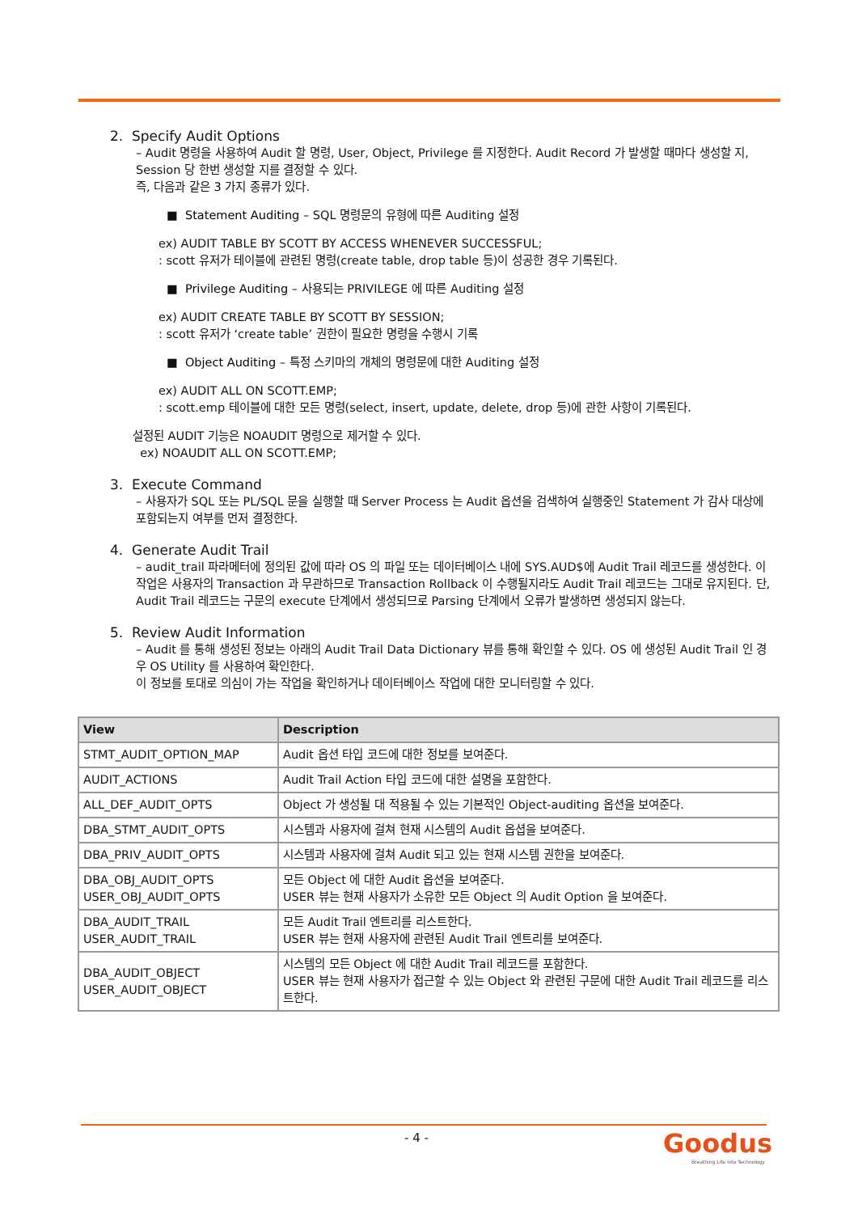2. Specify Audit Options
– Audit 명령을 사용하여 Audit 할 명령, User, Object, Privilege 를 지정한다. Audit Record 가 발생할 때마다 생성할 지, Session 당 한번 생성할 지를 결정할 수 있다.
즉, 다음과 같은 3 가지 종류가 있다.
■ Statement Auditing – SQL 명령문의 유형에 따른 Auditing 설정
ex) AUDIT TABLE BY SCOTT BY ACCESS WHENEVER SUCCESSFUL;
: scott 유저가 테이블에 관련된 명령(create table, drop table 등)이 성공한 경우 기록된다.
■ Privilege Auditing – 사용되는 PRIVILEGE 에 따른 Auditing 설정
ex) AUDIT CREATE TABLE BY SCOTT BY SESSION;
: scott 유저가 ‘create table’ 권한이 필요한 명령을 수행시 기록
■ Object Auditing – 특정 스키마의 개체의 명령문에 대한 Auditing 설정
ex) AUDIT ALL ON SCOTT.EMP;
: scott.emp 테이블에 대한 모든 명령(select, insert, update, delete, drop 등)에 관한 사항이 기록된다.
설정된 AUDIT 기능은 NOAUDIT 명령으로 제거할 수 있다.
ex) NOAUDIT ALL ON SCOTT.EMP;
3. Execute Command
– 사용자가 SQL 또는 PL/SQL 문을 실행할 때 Server Process 는 Audit 옵션을 검색하여 실행중인 Statement 가 감사 대상에 포함되는지 여부를 먼저 결정한다.
4. Generate Audit Trail
– audit_trail 파라메터에 정의된 값에 따라 OS 의 파일 또는 데이터베이스 내에 SYS.AUD$에 Audit Trail 레코드를 생성한다. 이 작업은 사용자의 Transaction 과 무관하므로 Transaction Rollback 이 수행될지라도 Audit Trail 레코드는 그대로 유지된다. 단, Audit Trail 레코드는 구문의 execute 단계에서 생성되므로 Parsing 단계에서 오류가 발생하면 생성되지 않는다.
5. Review Audit Information
– Audit 를 통해 생성된 정보는 아래의 Audit Trail Data Dictionary 뷰를 통해 확인할 수 있다. OS 에 생성된 Audit Trail 인 경우 OS Utility 를 사용하여 확인한다.
이 정보를 토대로 의심이 가는 작업을 확인하거나 데이터베이스 작업에 대한 모니터링할 수 있다.
| View | Description |
| --- | --- |
| STMT_AUDIT_OPTION_MAP | Audit 옵션 타입 코드에 대한 정보를 보여준다. |
| AUDIT_ACTIONS | Audit Trail Action 타입 코드에 대한 설명을 포함한다. |
| ALL_DEF_AUDIT_OPTS | Object 가 생성될 대 적용될 수 있는 기본적인 Object-auditing 옵션을 보여준다. |
| DBA_STMT_AUDIT_OPTS | 시스템과 사용자에 걸쳐 현재 시스템의 Audit 옵셥을 보여준다. |
| DBA_PRIV_AUDIT_OPTS | 시스템과 사용자에 걸쳐 Audit 되고 있는 현재 시스템 권한을 보여준다. |
| DBA_OBJ_AUDIT_OPTS USER_OBJ_AUDIT_OPTS | 모든 Object 에 대한 Audit 옵션을 보여준다. USER 뷰는 현재 사용자가 소유한 모든 Object 의 Audit Option 을 보여준다. |
| DBA_AUDIT_TRAIL USER_AUDIT_TRAIL | 모든 Audit Trail 엔트리를 리스트한다. USER 뷰는 현재 사용자에 관련된 Audit Trail 엔트리를 보여준다. |
| DBA_AUDIT_OBJECT USER_AUDIT_OBJECT | 시스템의 모든 Object 에 대한 Audit Trail 레코드를 포함한다. USER 뷰는 현재 사용자가 접근할 수 있는 Object 와 관련된 구문에 대한 Audit Trail 레코드를 리스트한다. |
- 4 -
Goodus
Breathing Life into Technology